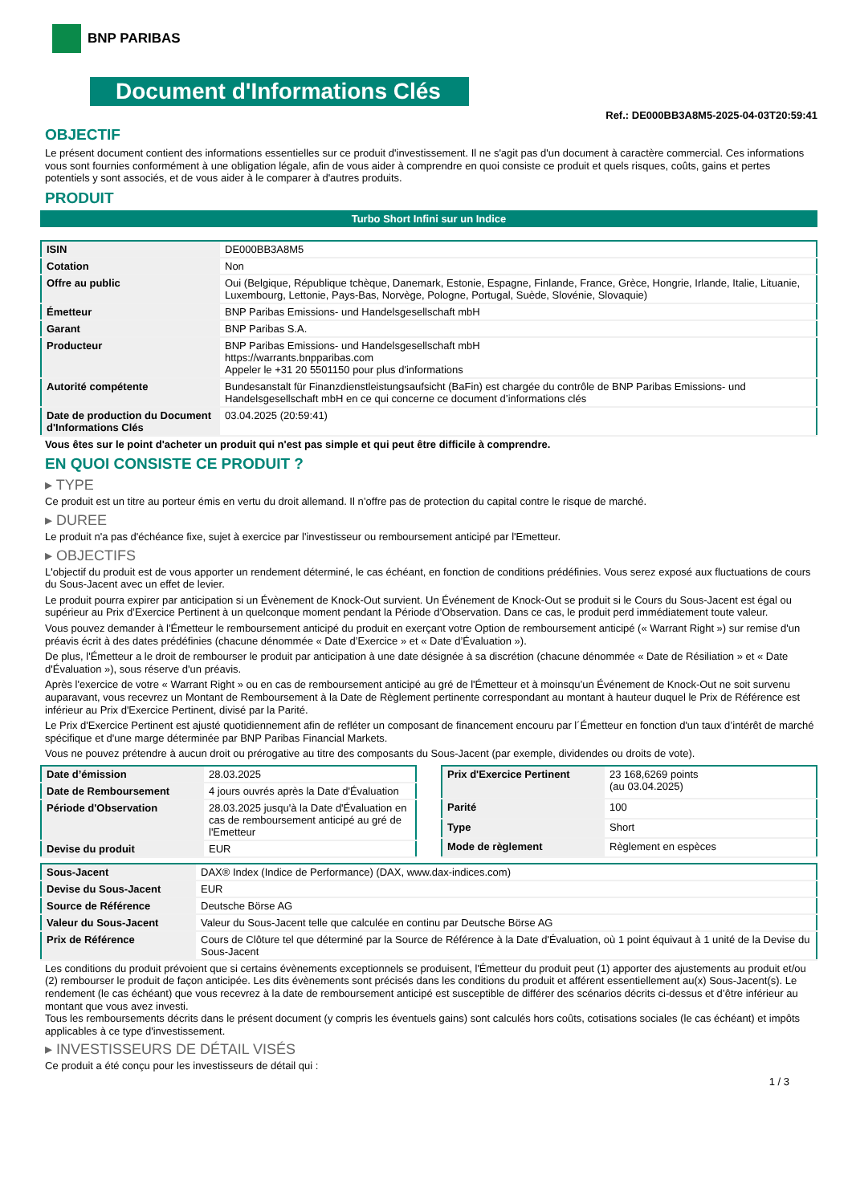BNP PARIBAS
Document d'Informations Clés
Ref.: DE000BB3A8M5-2025-04-03T20:59:41
OBJECTIF
Le présent document contient des informations essentielles sur ce produit d'investissement. Il ne s'agit pas d'un document à caractère commercial. Ces informations vous sont fournies conformément à une obligation légale, afin de vous aider à comprendre en quoi consiste ce produit et quels risques, coûts, gains et pertes potentiels y sont associés, et de vous aider à le comparer à d'autres produits.
PRODUIT
Turbo Short Infini sur un Indice
| ISIN | DE000BB3A8M5 |
| Cotation | Non |
| Offre au public | Oui (Belgique, République tchèque, Danemark, Estonie, Espagne, Finlande, France, Grèce, Hongrie, Irlande, Italie, Lituanie, Luxembourg, Lettonie, Pays-Bas, Norvège, Pologne, Portugal, Suède, Slovénie, Slovaquie) |
| Émetteur | BNP Paribas Emissions- und Handelsgesellschaft mbH |
| Garant | BNP Paribas S.A. |
| Producteur | BNP Paribas Emissions- und Handelsgesellschaft mbH https://warrants.bnpparibas.com Appeler le +31 20 5501150 pour plus d'informations |
| Autorité compétente | Bundesanstalt für Finanzdienstleistungsaufsicht (BaFin) est chargée du contrôle de BNP Paribas Emissions- und Handelsgesellschaft mbH en ce qui concerne ce document d’informations clés |
| Date de production du Document d'Informations Clés | 03.04.2025 (20:59:41) |
Vous êtes sur le point d'acheter un produit qui n'est pas simple et qui peut être difficile à comprendre.
EN QUOI CONSISTE CE PRODUIT ?
▸ TYPE
Ce produit est un titre au porteur émis en vertu du droit allemand. Il n’offre pas de protection du capital contre le risque de marché.
▸ DUREE
Le produit n'a pas d'échéance fixe, sujet à exercice par l'investisseur ou remboursement anticipé par l'Emetteur.
▸ OBJECTIFS
L'objectif du produit est de vous apporter un rendement déterminé, le cas échéant, en fonction de conditions prédéfinies. Vous serez exposé aux fluctuations de cours du Sous-Jacent avec un effet de levier.
Le produit pourra expirer par anticipation si un Évènement de Knock-Out survient. Un Événement de Knock-Out se produit si le Cours du Sous-Jacent est égal ou supérieur au Prix d’Exercice Pertinent à un quelconque moment pendant la Période d’Observation. Dans ce cas, le produit perd immédiatement toute valeur.
Vous pouvez demander à l'Émetteur le remboursement anticipé du produit en exerçant votre Option de remboursement anticipé (« Warrant Right ») sur remise d'un préavis écrit à des dates prédéfinies (chacune dénommée « Date d’Exercice » et « Date d’Évaluation »).
De plus, l'Émetteur a le droit de rembourser le produit par anticipation à une date désignée à sa discrétion (chacune dénommée « Date de Résiliation » et « Date d'Évaluation »), sous réserve d'un préavis.
Après l'exercice de votre « Warrant Right » ou en cas de remboursement anticipé au gré de l'Émetteur et à moinsqu’un Événement de Knock-Out ne soit survenu auparavant, vous recevrez un Montant de Remboursement à la Date de Règlement pertinente correspondant au montant à hauteur duquel le Prix de Référence est inférieur au Prix d'Exercice Pertinent, divisé par la Parité.
Le Prix d'Exercice Pertinent est ajusté quotidiennement afin de refléter un composant de financement encouru par l´Émetteur en fonction d'un taux d’intérêt de marché spécifique et d'une marge déterminée par BNP Paribas Financial Markets.
Vous ne pouvez prétendre à aucun droit ou prérogative au titre des composants du Sous-Jacent (par exemple, dividendes ou droits de vote).
| Date d’émission | 28.03.2025 |
| Date de Remboursement | 4 jours ouvrés après la Date d'Évaluation |
| Période d'Observation | 28.03.2025 jusqu'à la Date d'Évaluation en cas de remboursement anticipé au gré de l'Emetteur |
| Devise du produit | EUR |
| Prix d'Exercice Pertinent | 23 168,6269 points (au 03.04.2025) |
| Parité | 100 |
| Type | Short |
| Mode de règlement | Règlement en espèces |
| Sous-Jacent | DAX® Index (Indice de Performance) (DAX, www.dax-indices.com) |
| Devise du Sous-Jacent | EUR |
| Source de Référence | Deutsche Börse AG |
| Valeur du Sous-Jacent | Valeur du Sous-Jacent telle que calculée en continu par Deutsche Börse AG |
| Prix de Référence | Cours de Clôture tel que déterminé par la Source de Référence à la Date d'Évaluation, où 1 point équivaut à 1 unité de la Devise du Sous-Jacent |
Les conditions du produit prévoient que si certains évènements exceptionnels se produisent, l'Émetteur du produit peut (1) apporter des ajustements au produit et/ou (2) rembourser le produit de façon anticipée. Les dits évènements sont précisés dans les conditions du produit et afférent essentiellement au(x) Sous-Jacent(s). Le rendement (le cas échéant) que vous recevrez à la date de remboursement anticipé est susceptible de différer des scénarios décrits ci-dessus et d’être inférieur au montant que vous avez investi.
Tous les remboursements décrits dans le présent document (y compris les éventuels gains) sont calculés hors coûts, cotisations sociales (le cas échéant) et impôts applicables à ce type d'investissement.
▸ INVESTISSEURS DE DÉTAIL VISÉS
Ce produit a été conçu pour les investisseurs de détail qui :
1 / 3